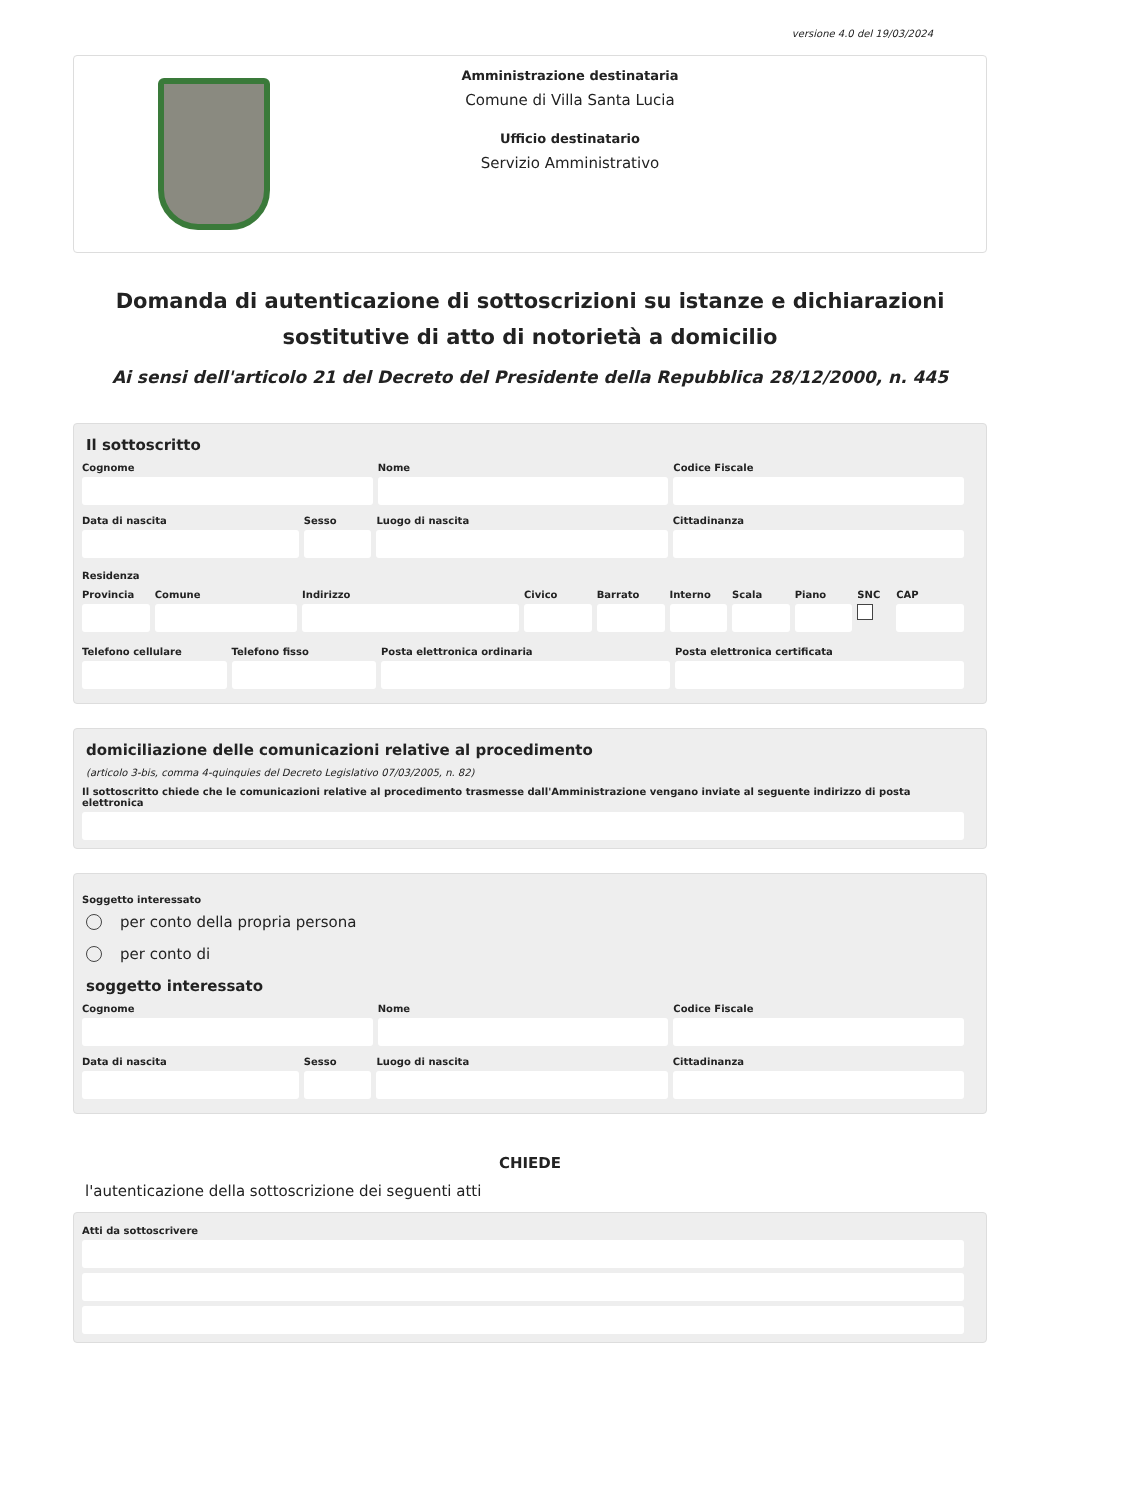versione 4.0 del 19/03/2024
Amministrazione destinataria
Comune di Villa Santa Lucia
Ufficio destinatario
Servizio Amministrativo
Domanda di autenticazione di sottoscrizioni su istanze e dichiarazioni sostitutive di atto di notorietà a domicilio
Ai sensi dell'articolo 21 del Decreto del Presidente della Repubblica 28/12/2000, n. 445
Il sottoscritto
Cognome Nome Codice Fiscale
Data di nascita Sesso Luogo di nascita Cittadinanza
Residenza
Provincia Comune Indirizzo Civico Barrato Interno Scala Piano SNC CAP
Telefono cellulare Telefono fisso Posta elettronica ordinaria Posta elettronica certificata
domiciliazione delle comunicazioni relative al procedimento
(articolo 3-bis, comma 4-quinquies del Decreto Legislativo 07/03/2005, n. 82)
Il sottoscritto chiede che le comunicazioni relative al procedimento trasmesse dall'Amministrazione vengano inviate al seguente indirizzo di posta elettronica
Soggetto interessato
per conto della propria persona
per conto di
soggetto interessato
Cognome Nome Codice Fiscale
Data di nascita Sesso Luogo di nascita Cittadinanza
CHIEDE
l'autenticazione della sottoscrizione dei seguenti atti
Atti da sottoscrivere